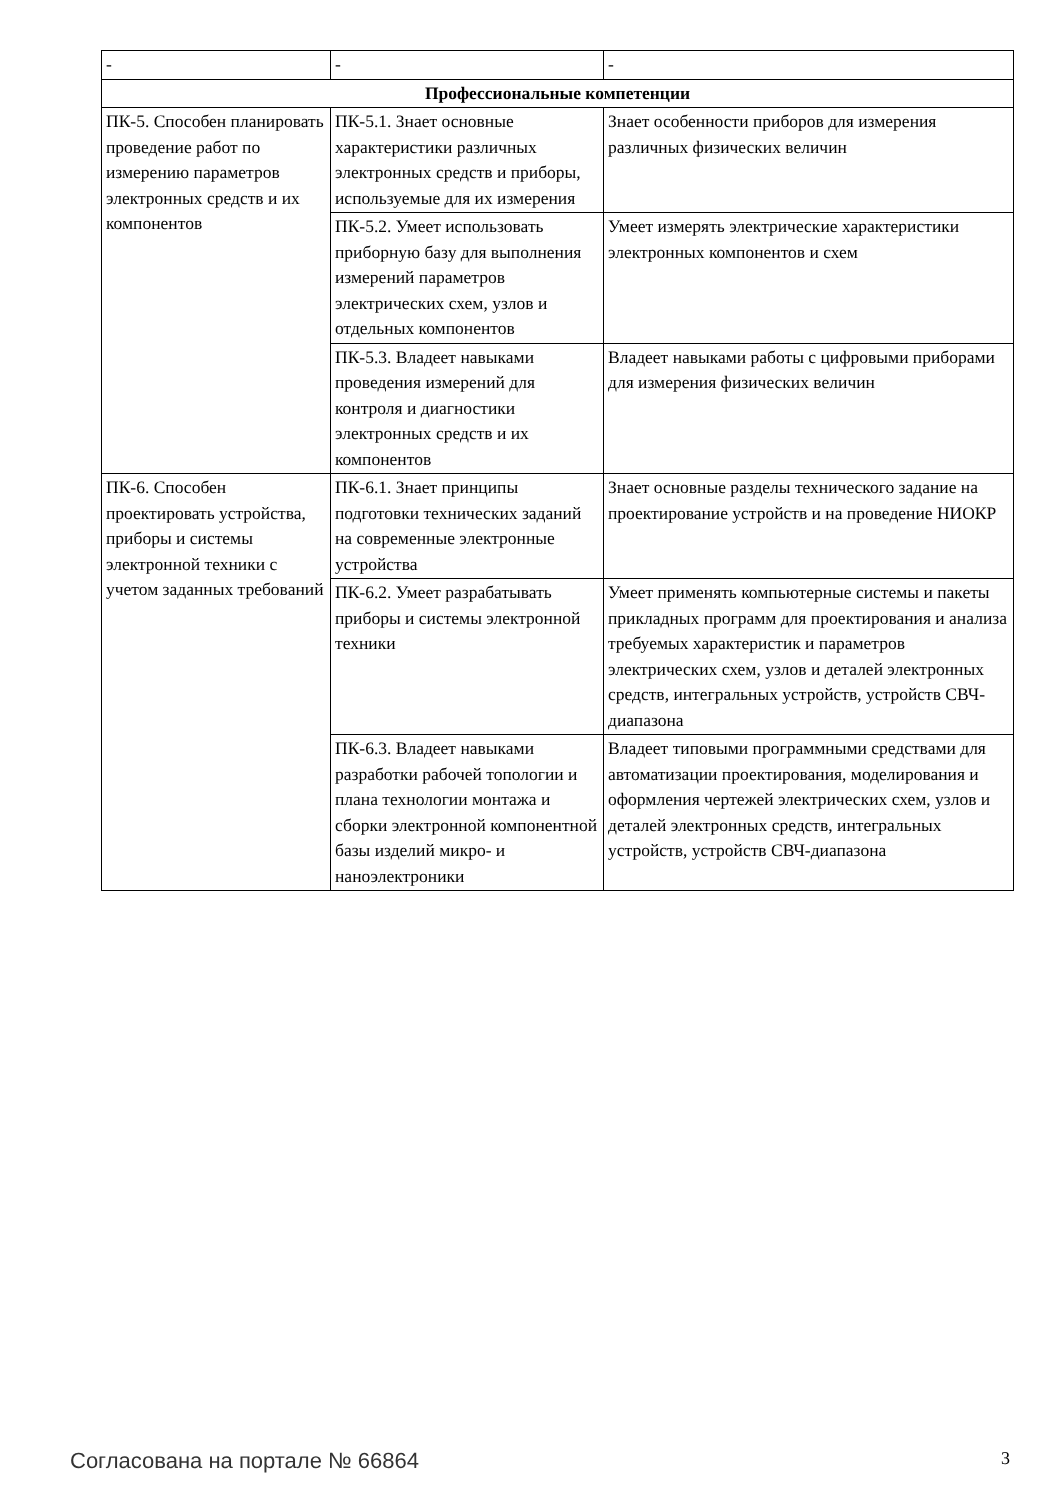| - | - | - |
| Профессиональные компетенции | | |
| ПК-5. Способен планировать проведение работ по измерению параметров электронных средств и их компонентов | ПК-5.1. Знает основные характеристики различных электронных средств и приборы, используемые для их измерения | Знает особенности приборов для измерения различных физических величин |
| | ПК-5.2. Умеет использовать приборную базу для выполнения измерений параметров электрических схем, узлов и отдельных компонентов | Умеет измерять электрические характеристики электронных компонентов и схем |
| | ПК-5.3. Владеет навыками проведения измерений для контроля и диагностики электронных средств и их компонентов | Владеет навыками работы с цифровыми приборами для измерения физических величин |
| ПК-6. Способен проектировать устройства, приборы и системы электронной техники с учетом заданных требований | ПК-6.1. Знает принципы подготовки технических заданий на современные электронные устройства | Знает основные разделы технического задание на проектирование устройств и на проведение НИОКР |
| | ПК-6.2. Умеет разрабатывать приборы и системы электронной техники | Умеет применять компьютерные системы и пакеты прикладных программ для проектирования и анализа требуемых характеристик и параметров электрических схем, узлов и деталей электронных средств, интегральных устройств, устройств СВЧ-диапазона |
| | ПК-6.3. Владеет навыками разработки рабочей топологии и плана технологии монтажа и сборки электронной компонентной базы изделий микро- и наноэлектроники | Владеет типовыми программными средствами для автоматизации проектирования, моделирования и оформления чертежей электрических схем, узлов и деталей электронных средств, интегральных устройств, устройств СВЧ-диапазона |
Согласована на портале № 66864 3